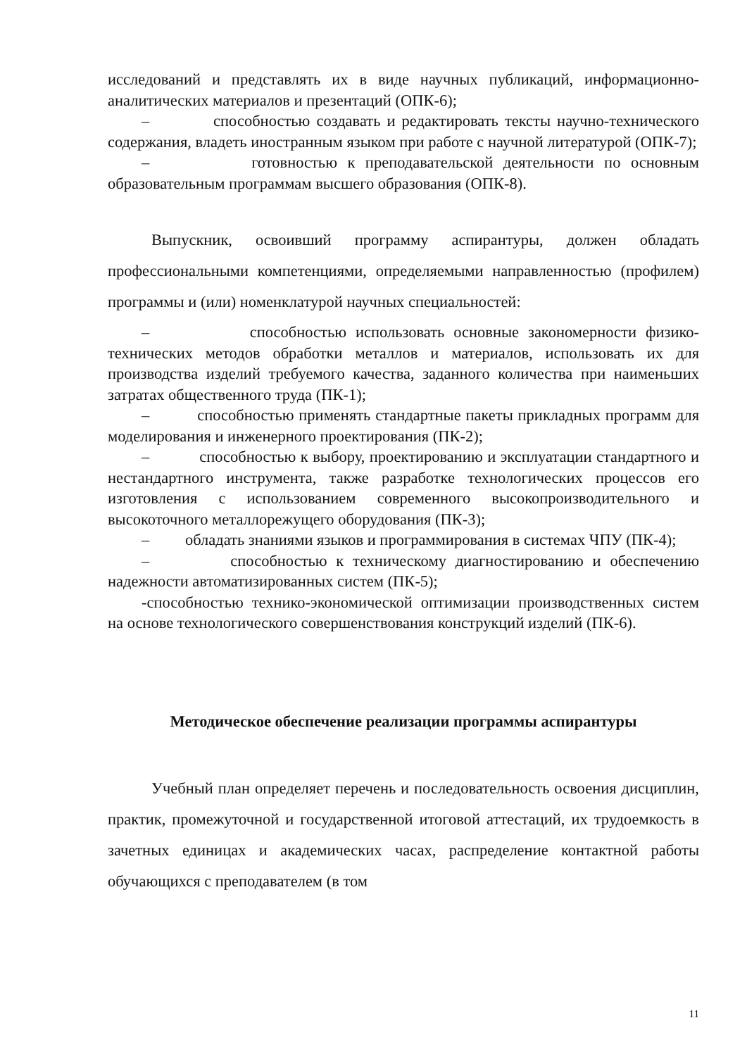исследований и представлять их в виде научных публикаций, информационно-аналитических материалов и презентаций (ОПК-6);
– способностью создавать и редактировать тексты научно-технического содержания, владеть иностранным языком при работе с научной литературой (ОПК-7);
– готовностью к преподавательской деятельности по основным образовательным программам высшего образования (ОПК-8).
Выпускник, освоивший программу аспирантуры, должен обладать профессиональными компетенциями, определяемыми направленностью (профилем) программы и (или) номенклатурой научных специальностей:
– способностью использовать основные закономерности физико-технических методов обработки металлов и материалов, использовать их для производства изделий требуемого качества, заданного количества при наименьших затратах общественного труда (ПК-1);
– способностью применять стандартные пакеты прикладных программ для моделирования и инженерного проектирования (ПК-2);
– способностью к выбору, проектированию и эксплуатации стандартного и нестандартного инструмента, также разработке технологических процессов его изготовления с использованием современного высокопроизводительного и высокоточного металлорежущего оборудования (ПК-3);
– обладать знаниями языков и программирования в системах ЧПУ (ПК-4);
– способностью к техническому диагностированию и обеспечению надежности автоматизированных систем (ПК-5);
-способностью технико-экономической оптимизации производственных систем на основе технологического совершенствования конструкций изделий (ПК-6).
Методическое обеспечение реализации программы аспирантуры
Учебный план определяет перечень и последовательность освоения дисциплин, практик, промежуточной и государственной итоговой аттестаций, их трудоемкость в зачетных единицах и академических часах, распределение контактной работы обучающихся с преподавателем (в том
11